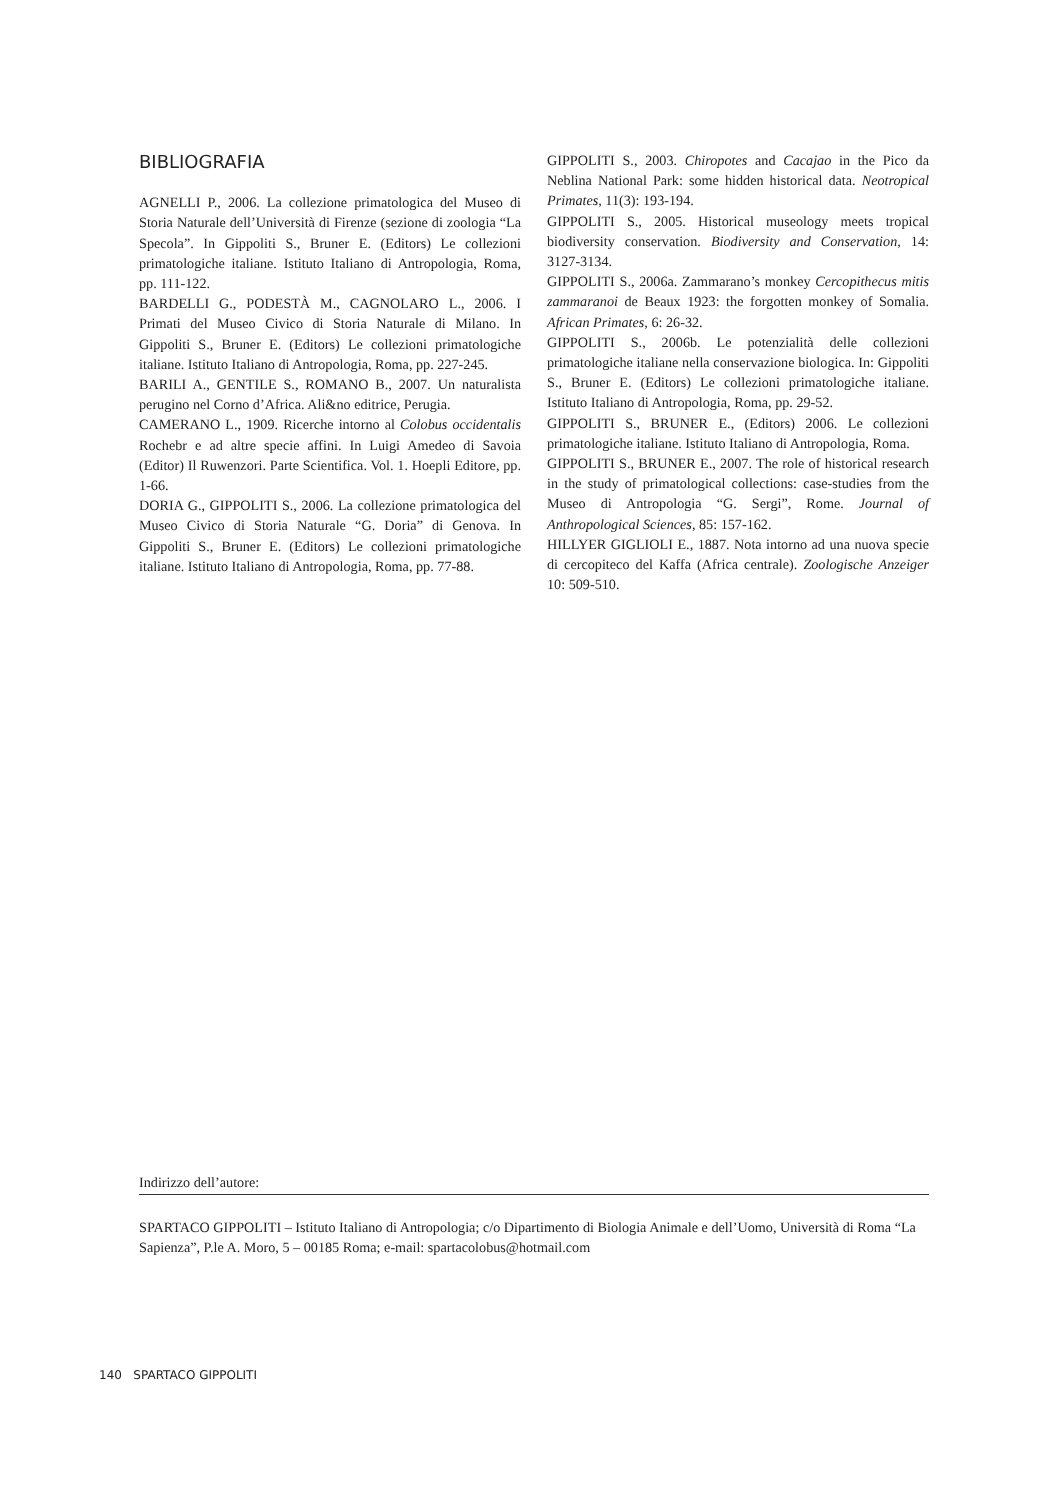BIBLIOGRAFIA
AGNELLI P., 2006. La collezione primatologica del Museo di Storia Naturale dell’Università di Firenze (sezione di zoologia “La Specola”. In Gippoliti S., Bruner E. (Editors) Le collezioni primatologiche italiane. Istituto Italiano di Antropologia, Roma, pp. 111-122.
BARDELLI G., PODESTÀ M., CAGNOLARO L., 2006. I Primati del Museo Civico di Storia Naturale di Milano. In Gippoliti S., Bruner E. (Editors) Le collezioni primatologiche italiane. Istituto Italiano di Antropologia, Roma, pp. 227-245.
BARILI A., GENTILE S., ROMANO B., 2007. Un naturalista perugino nel Corno d’Africa. Ali&no editrice, Perugia.
CAMERANO L., 1909. Ricerche intorno al Colobus occidentalis Rochebr e ad altre specie affini. In Luigi Amedeo di Savoia (Editor) Il Ruwenzori. Parte Scientifica. Vol. 1. Hoepli Editore, pp. 1-66.
DORIA G., GIPPOLITI S., 2006. La collezione primatologica del Museo Civico di Storia Naturale “G. Doria” di Genova. In Gippoliti S., Bruner E. (Editors) Le collezioni primatologiche italiane. Istituto Italiano di Antropologia, Roma, pp. 77-88.
GIPPOLITI S., 2003. Chiropotes and Cacajao in the Pico da Neblina National Park: some hidden historical data. Neotropical Primates, 11(3): 193-194.
GIPPOLITI S., 2005. Historical museology meets tropical biodiversity conservation. Biodiversity and Conservation, 14: 3127-3134.
GIPPOLITI S., 2006a. Zammarano’s monkey Cercopithecus mitis zammaranoi de Beaux 1923: the forgotten monkey of Somalia. African Primates, 6: 26-32.
GIPPOLITI S., 2006b. Le potenzialità delle collezioni primatologiche italiane nella conservazione biologica. In: Gippoliti S., Bruner E. (Editors) Le collezioni primatologiche italiane. Istituto Italiano di Antropologia, Roma, pp. 29-52.
GIPPOLITI S., BRUNER E., (Editors) 2006. Le collezioni primatologiche italiane. Istituto Italiano di Antropologia, Roma.
GIPPOLITI S., BRUNER E., 2007. The role of historical research in the study of primatological collections: case-studies from the Museo di Antropologia “G. Sergi”, Rome. Journal of Anthropological Sciences, 85: 157-162.
HILLYER GIGLIOLI E., 1887. Nota intorno ad una nuova specie di cercopiteco del Kaffa (Africa centrale). Zoologische Anzeiger 10: 509-510.
Indirizzo dell’autore:
SPARTACO GIPPOLITI – Istituto Italiano di Antropologia; c/o Dipartimento di Biologia Animale e dell’Uomo, Università di Roma “La Sapienza”, P.le A. Moro, 5 – 00185 Roma; e-mail: spartacolobus@hotmail.com
140 SPARTACO GIPPOLITI